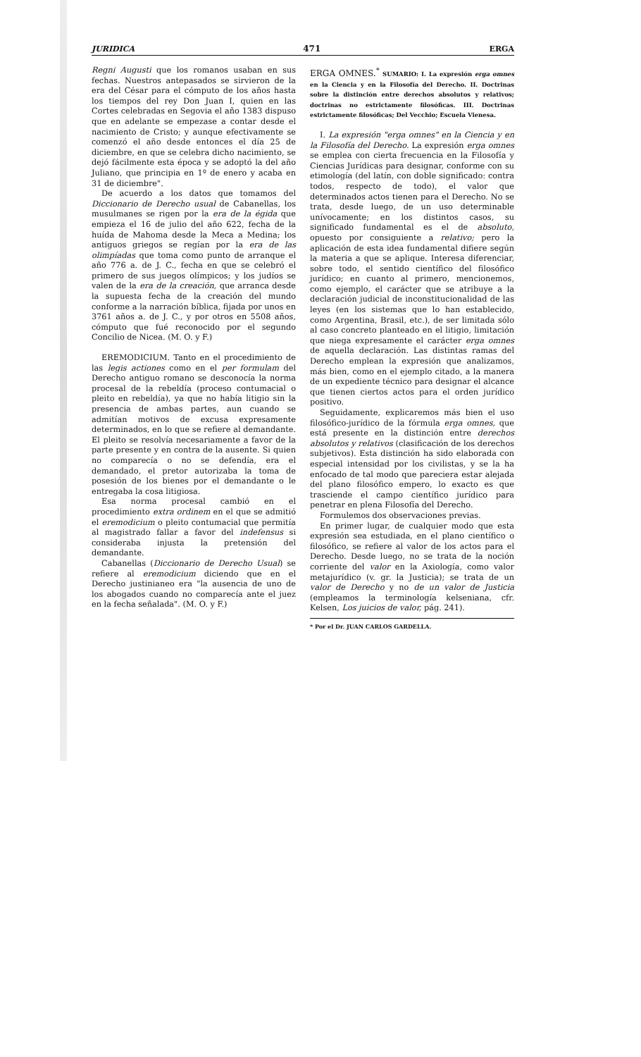JURIDICA 471 ERGA
Regni Augusti que los romanos usaban en sus fechas. Nuestros antepasados se sirvieron de la era del César para el cómputo de los años hasta los tiempos del rey Don Juan I, quien en las Cortes celebradas en Segovia el año 1383 dispuso que en adelante se empezase a contar desde el nacimiento de Cristo; y aunque efectivamente se comenzó el año desde entonces el día 25 de diciembre, en que se celebra dicho nacimiento, se dejó fácilmente esta época y se adoptó la del año Juliano, que principia en 1º de enero y acaba en 31 de diciembre".
De acuerdo a los datos que tomamos del Diccionario de Derecho usual de Cabanellas, los musulmanes se rigen por la era de la égida que empieza el 16 de julio del año 622, fecha de la huída de Mahoma desde la Meca a Medina; los antiguos griegos se regían por la era de las olimpíadas que toma como punto de arranque el año 776 a. de J. C., fecha en que se celebró el primero de sus juegos olímpicos; y los judíos se valen de la era de la creación, que arranca desde la supuesta fecha de la creación del mundo conforme a la narración bíblica, fijada por unos en 3761 años a. de J. C., y por otros en 5508 años, cómputo que fué reconocido por el segundo Concilio de Nicea. (M. O. y F.)
EREMODICIUM. Tanto en el procedimiento de las legis actiones como en el per formulam del Derecho antiguo romano se desconocía la norma procesal de la rebeldía (proceso contumacial o pleito en rebeldía), ya que no había litigio sin la presencia de ambas partes, aun cuando se admitían motivos de excusa expresamente determinados, en lo que se refiere al demandante. El pleito se resolvía necesariamente a favor de la parte presente y en contra de la ausente. Si quien no comparecía o no se defendía, era el demandado, el pretor autorizaba la toma de posesión de los bienes por el demandante o le entregaba la cosa litigiosa.
Esa norma procesal cambió en el procedimiento extra ordinem en el que se admitió el eremodicium o pleito contumacial que permitía al magistrado fallar a favor del indefensus si consideraba injusta la pretensión del demandante.
Cabanellas (Diccionario de Derecho Usual) se refiere al eremodicium diciendo que en el Derecho justinianeo era "la ausencia de uno de los abogados cuando no comparecía ante el juez en la fecha señalada". (M. O. y F.)
ERGA OMNES.<sup>*</sup> SUMARIO: I. La expresión erga omnes en la Ciencia y en la Filosofía del Derecho. II. Doctrinas sobre la distinción entre derechos absolutos y relativos; doctrinas no estrictamente filosóficas. III. Doctrinas estrictamente filosóficas; Del Vecchio; Escuela Vienesa.
I. La expresión "erga omnes" en la Ciencia y en la Filosofía del Derecho. La expresión erga omnes se emplea con cierta frecuencia en la Filosofía y Ciencias Jurídicas para designar, conforme con su etimología (del latín, con doble significado: contra todos, respecto de todo), el valor que determinados actos tienen para el Derecho. No se trata, desde luego, de un uso determinable unívocamente; en los distintos casos, su significado fundamental es el de absoluto, opuesto por consiguiente a relativo; pero la aplicación de esta idea fundamental difiere según la materia a que se aplique. Interesa diferenciar, sobre todo, el sentido científico del filosófico jurídico; en cuanto al primero, mencionemos, como ejemplo, el carácter que se atribuye a la declaración judicial de inconstitucionalidad de las leyes (en los sistemas que lo han establecido, como Argentina, Brasil, etc.), de ser limitada sólo al caso concreto planteado en el litigio, limitación que niega expresamente el carácter erga omnes de aquella declaración. Las distintas ramas del Derecho emplean la expresión que analizamos, más bien, como en el ejemplo citado, a la manera de un expediente técnico para designar el alcance que tienen ciertos actos para el orden jurídico positivo.
Seguidamente, explicaremos más bien el uso filosófico-jurídico de la fórmula erga omnes, que está presente en la distinción entre derechos absolutos y relativos (clasificación de los derechos subjetivos). Esta distinción ha sido elaborada con especial intensidad por los civilistas, y se la ha enfocado de tal modo que pareciera estar alejada del plano filosófico empero, lo exacto es que trasciende el campo científico jurídico para penetrar en plena Filosofía del Derecho.
Formulemos dos observaciones previas.
En primer lugar, de cualquier modo que esta expresión sea estudiada, en el plano científico o filosófico, se refiere al valor de los actos para el Derecho. Desde luego, no se trata de la noción corriente del valor en la Axiología, como valor metajurídico (v. gr. la Justicia); se trata de un valor de Derecho y no de un valor de Justicia (empleamos la terminología kelseniana, cfr. Kelsen, Los juicios de valor, pág. 241).
* Por el Dr. JUAN CARLOS GARDELLA.